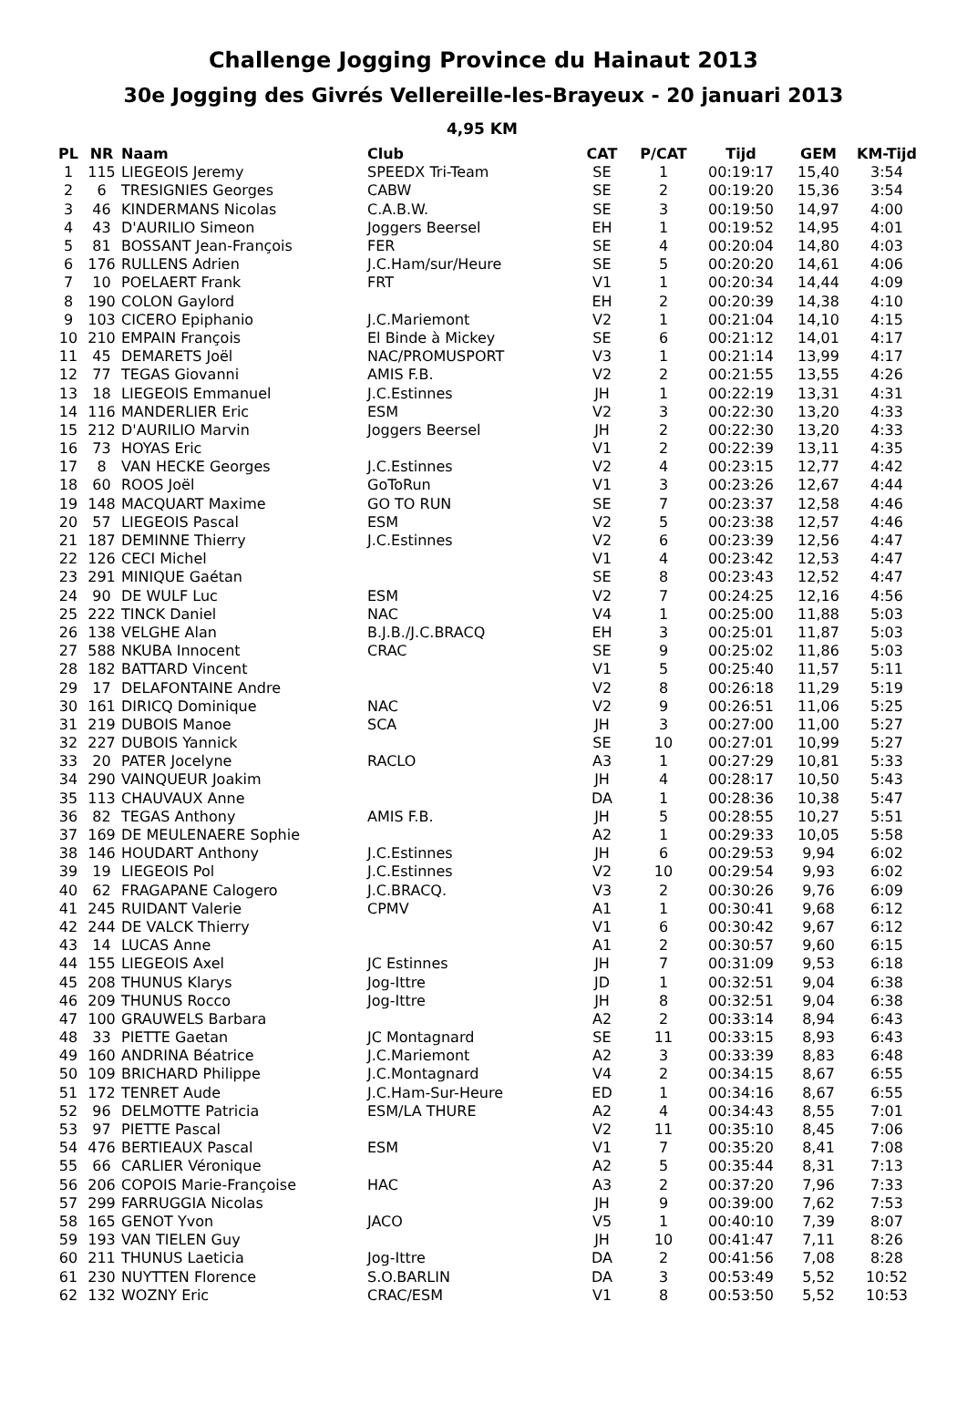Challenge Jogging Province du Hainaut 2013
30e Jogging des Givrés Vellereille-les-Brayeux - 20 januari 2013
4,95 KM
| PL | NR | Naam | Club | CAT | P/CAT | Tijd | GEM | KM-Tijd |
| --- | --- | --- | --- | --- | --- | --- | --- | --- |
| 1 | 115 | LIEGEOIS Jeremy | SPEEDX Tri-Team | SE | 1 | 00:19:17 | 15,40 | 3:54 |
| 2 | 6 | TRESIGNIES Georges | CABW | SE | 2 | 00:19:20 | 15,36 | 3:54 |
| 3 | 46 | KINDERMANS Nicolas | C.A.B.W. | SE | 3 | 00:19:50 | 14,97 | 4:00 |
| 4 | 43 | D'AURILIO Simeon | Joggers Beersel | EH | 1 | 00:19:52 | 14,95 | 4:01 |
| 5 | 81 | BOSSANT Jean-François | FER | SE | 4 | 00:20:04 | 14,80 | 4:03 |
| 6 | 176 | RULLENS Adrien | J.C.Ham/sur/Heure | SE | 5 | 00:20:20 | 14,61 | 4:06 |
| 7 | 10 | POELAERT Frank | FRT | V1 | 1 | 00:20:34 | 14,44 | 4:09 |
| 8 | 190 | COLON Gaylord | | EH | 2 | 00:20:39 | 14,38 | 4:10 |
| 9 | 103 | CICERO Epiphanio | J.C.Mariemont | V2 | 1 | 00:21:04 | 14,10 | 4:15 |
| 10 | 210 | EMPAIN François | El Binde à Mickey | SE | 6 | 00:21:12 | 14,01 | 4:17 |
| 11 | 45 | DEMARETS Joël | NAC/PROMUSPORT | V3 | 1 | 00:21:14 | 13,99 | 4:17 |
| 12 | 77 | TEGAS Giovanni | AMIS F.B. | V2 | 2 | 00:21:55 | 13,55 | 4:26 |
| 13 | 18 | LIEGEOIS Emmanuel | J.C.Estinnes | JH | 1 | 00:22:19 | 13,31 | 4:31 |
| 14 | 116 | MANDERLIER Eric | ESM | V2 | 3 | 00:22:30 | 13,20 | 4:33 |
| 15 | 212 | D'AURILIO Marvin | Joggers Beersel | JH | 2 | 00:22:30 | 13,20 | 4:33 |
| 16 | 73 | HOYAS Eric | | V1 | 2 | 00:22:39 | 13,11 | 4:35 |
| 17 | 8 | VAN HECKE Georges | J.C.Estinnes | V2 | 4 | 00:23:15 | 12,77 | 4:42 |
| 18 | 60 | ROOS Joël | GoToRun | V1 | 3 | 00:23:26 | 12,67 | 4:44 |
| 19 | 148 | MACQUART Maxime | GO TO RUN | SE | 7 | 00:23:37 | 12,58 | 4:46 |
| 20 | 57 | LIEGEOIS Pascal | ESM | V2 | 5 | 00:23:38 | 12,57 | 4:46 |
| 21 | 187 | DEMINNE Thierry | J.C.Estinnes | V2 | 6 | 00:23:39 | 12,56 | 4:47 |
| 22 | 126 | CECI Michel | | V1 | 4 | 00:23:42 | 12,53 | 4:47 |
| 23 | 291 | MINIQUE Gaétan | | SE | 8 | 00:23:43 | 12,52 | 4:47 |
| 24 | 90 | DE WULF Luc | ESM | V2 | 7 | 00:24:25 | 12,16 | 4:56 |
| 25 | 222 | TINCK Daniel | NAC | V4 | 1 | 00:25:00 | 11,88 | 5:03 |
| 26 | 138 | VELGHE Alan | B.J.B./J.C.BRACQ | EH | 3 | 00:25:01 | 11,87 | 5:03 |
| 27 | 588 | NKUBA Innocent | CRAC | SE | 9 | 00:25:02 | 11,86 | 5:03 |
| 28 | 182 | BATTARD Vincent | | V1 | 5 | 00:25:40 | 11,57 | 5:11 |
| 29 | 17 | DELAFONTAINE Andre | | V2 | 8 | 00:26:18 | 11,29 | 5:19 |
| 30 | 161 | DIRICQ Dominique | NAC | V2 | 9 | 00:26:51 | 11,06 | 5:25 |
| 31 | 219 | DUBOIS Manoe | SCA | JH | 3 | 00:27:00 | 11,00 | 5:27 |
| 32 | 227 | DUBOIS Yannick | | SE | 10 | 00:27:01 | 10,99 | 5:27 |
| 33 | 20 | PATER Jocelyne | RACLO | A3 | 1 | 00:27:29 | 10,81 | 5:33 |
| 34 | 290 | VAINQUEUR Joakim | | JH | 4 | 00:28:17 | 10,50 | 5:43 |
| 35 | 113 | CHAUVAUX Anne | | DA | 1 | 00:28:36 | 10,38 | 5:47 |
| 36 | 82 | TEGAS Anthony | AMIS F.B. | JH | 5 | 00:28:55 | 10,27 | 5:51 |
| 37 | 169 | DE MEULENAERE Sophie | | A2 | 1 | 00:29:33 | 10,05 | 5:58 |
| 38 | 146 | HOUDART Anthony | J.C.Estinnes | JH | 6 | 00:29:53 | 9,94 | 6:02 |
| 39 | 19 | LIEGEOIS Pol | J.C.Estinnes | V2 | 10 | 00:29:54 | 9,93 | 6:02 |
| 40 | 62 | FRAGAPANE Calogero | J.C.BRACQ. | V3 | 2 | 00:30:26 | 9,76 | 6:09 |
| 41 | 245 | RUIDANT Valerie | CPMV | A1 | 1 | 00:30:41 | 9,68 | 6:12 |
| 42 | 244 | DE VALCK Thierry | | V1 | 6 | 00:30:42 | 9,67 | 6:12 |
| 43 | 14 | LUCAS Anne | | A1 | 2 | 00:30:57 | 9,60 | 6:15 |
| 44 | 155 | LIEGEOIS Axel | JC Estinnes | JH | 7 | 00:31:09 | 9,53 | 6:18 |
| 45 | 208 | THUNUS Klarys | Jog-Ittre | JD | 1 | 00:32:51 | 9,04 | 6:38 |
| 46 | 209 | THUNUS Rocco | Jog-Ittre | JH | 8 | 00:32:51 | 9,04 | 6:38 |
| 47 | 100 | GRAUWELS Barbara | | A2 | 2 | 00:33:14 | 8,94 | 6:43 |
| 48 | 33 | PIETTE Gaetan | JC Montagnard | SE | 11 | 00:33:15 | 8,93 | 6:43 |
| 49 | 160 | ANDRINA Béatrice | J.C.Mariemont | A2 | 3 | 00:33:39 | 8,83 | 6:48 |
| 50 | 109 | BRICHARD Philippe | J.C.Montagnard | V4 | 2 | 00:34:15 | 8,67 | 6:55 |
| 51 | 172 | TENRET Aude | J.C.Ham-Sur-Heure | ED | 1 | 00:34:16 | 8,67 | 6:55 |
| 52 | 96 | DELMOTTE Patricia | ESM/LA THURE | A2 | 4 | 00:34:43 | 8,55 | 7:01 |
| 53 | 97 | PIETTE Pascal | | V2 | 11 | 00:35:10 | 8,45 | 7:06 |
| 54 | 476 | BERTIEAUX Pascal | ESM | V1 | 7 | 00:35:20 | 8,41 | 7:08 |
| 55 | 66 | CARLIER Véronique | | A2 | 5 | 00:35:44 | 8,31 | 7:13 |
| 56 | 206 | COPOIS Marie-Françoise | HAC | A3 | 2 | 00:37:20 | 7,96 | 7:33 |
| 57 | 299 | FARRUGGIA Nicolas | | JH | 9 | 00:39:00 | 7,62 | 7:53 |
| 58 | 165 | GENOT Yvon | JACO | V5 | 1 | 00:40:10 | 7,39 | 8:07 |
| 59 | 193 | VAN TIELEN Guy | | JH | 10 | 00:41:47 | 7,11 | 8:26 |
| 60 | 211 | THUNUS Laeticia | Jog-Ittre | DA | 2 | 00:41:56 | 7,08 | 8:28 |
| 61 | 230 | NUYTTEN Florence | S.O.BARLIN | DA | 3 | 00:53:49 | 5,52 | 10:52 |
| 62 | 132 | WOZNY Eric | CRAC/ESM | V1 | 8 | 00:53:50 | 5,52 | 10:53 |